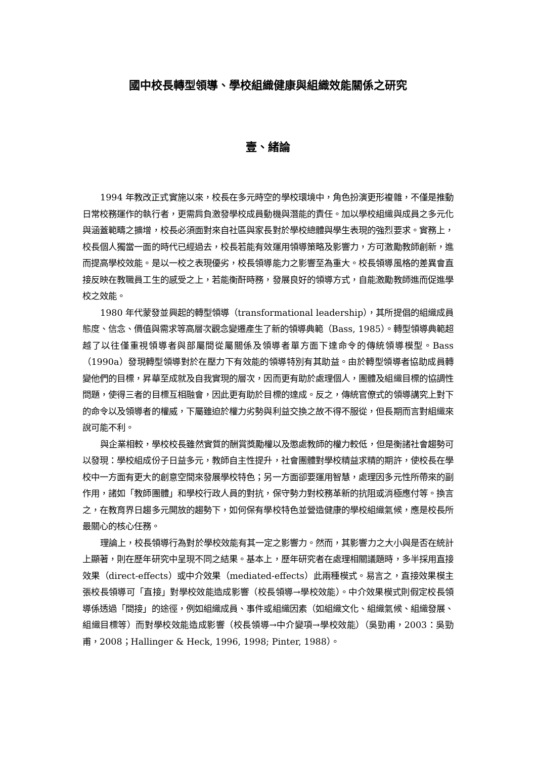國中校長轉型領導、學校組織健康與組織效能關係之研究
壹、緒論
1994 年教改正式實施以來，校長在多元時空的學校環境中，角色扮演更形複雜，不僅是推動日常校務運作的執行者，更需肩負激發學校成員動機與潛能的責任。加以學校組織與成員之多元化與涵蓋範疇之擴增，校長必須面對來自社區與家長對於學校總體與學生表現的強烈要求。實務上，校長個人獨當一面的時代已經過去，校長若能有效運用領導策略及影響力，方可激勵教師創新，進而提高學校效能。是以一校之表現優劣，校長領導能力之影響至為重大。校長領導風格的差異會直接反映在教職員工生的感受之上，若能衡酐時務，發展良好的領導方式，自能激勵教師進而促進學校之效能。
1980 年代蒙發並興起的轉型領導（transformational leadership），其所提倡的組織成員態度、信念、價值與需求等高層次觀念變遷產生了新的領導典範（Bass, 1985）。轉型領導典範超越了以往僅重視領導者與部屬間從屬關係及領導者單方面下達命令的傳統領導模型。Bass（1990a）發現轉型領導對於在壓力下有效能的領導特別有其助益。由於轉型領導者協助成員轉變他們的目標，昇華至成就及自我實現的層次，因而更有助於處理個人，團體及組織目標的協調性問題，使得三者的目標互相融會，因此更有助於目標的達成。反之，傳統官僚式的領導講究上對下的命令以及領導者的權威，下屬雖迫於權力劣勢與利益交換之故不得不服從，但長期而言對組織來說可能不利。
與企業相較，學校校長雖然實質的酬賞獎勵權以及懲處教師的權力較低，但是衡諸社會趨勢可以發現：學校組成份子日益多元，教師自主性提升，社會團體對學校精益求精的期許，使校長在學校中一方面有更大的創意空間來發展學校特色；另一方面卻要運用智慧，處理因多元性所帶來的副作用，諸如「教師團體」和學校行政人員的對抗，保守勢力對校務革新的抗阻或消極應付等。換言之，在教育界日趨多元開放的趨勢下，如何保有學校特色並營造健康的學校組織氣候，應是校長所最關心的核心任務。
理論上，校長領導行為對於學校效能有其一定之影響力。然而，其影響力之大小與是否在統計上顯著，則在歷年研究中呈現不同之結果。基本上，歷年研究者在處理相關議題時，多半採用直接效果（direct-effects）或中介效果（mediated-effects）此兩種模式。易言之，直接效果模主張校長領導可「直接」對學校效能造成影響（校長領導→學校效能）。中介效果模式則假定校長領導係透過「間接」的途徑，例如組織成員、事件或組織因素（如組織文化、組織氣候、組織發展、組織目標等）而對學校效能造成影響（校長領導→中介變項→學校效能）（吳勁甫，2003：吳勁甫，2008；Hallinger & Heck, 1996, 1998; Pinter, 1988）。